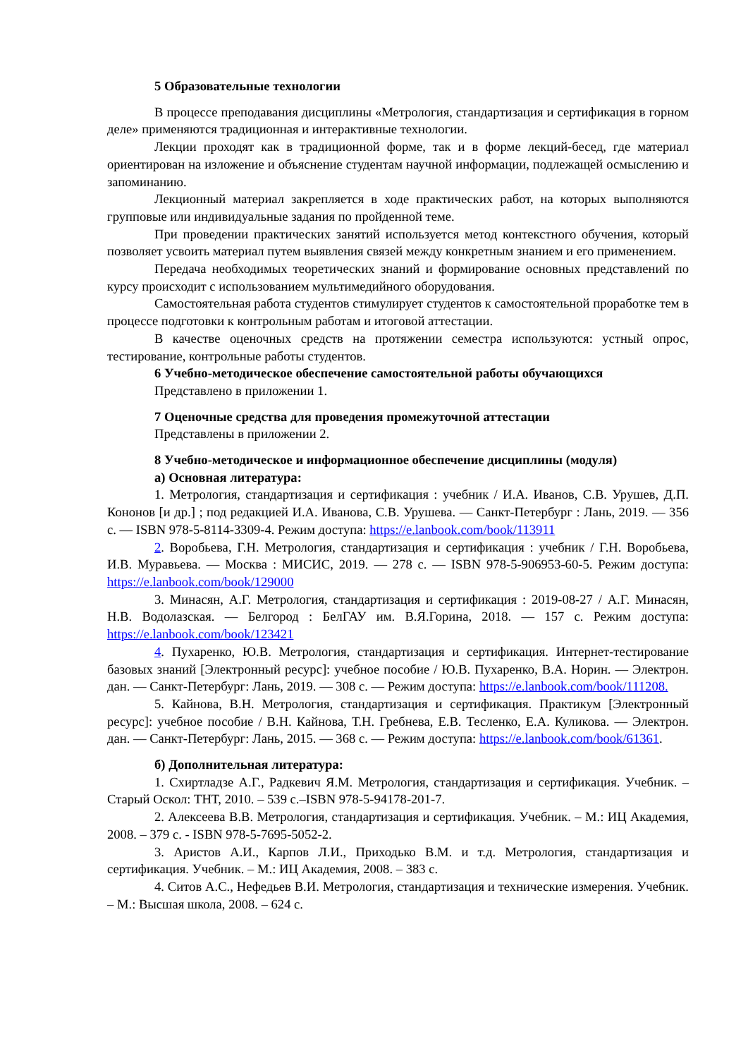5 Образовательные технологии
В процессе преподавания дисциплины «Метрология, стандартизация и сертификация в горном деле» применяются традиционная и интерактивные технологии.
Лекции проходят как в традиционной форме, так и в форме лекций-бесед, где материал ориентирован на изложение и объяснение студентам научной информации, подлежащей осмыслению и запоминанию.
Лекционный материал закрепляется в ходе практических работ, на которых выполняются групповые или индивидуальные задания по пройденной теме.
При проведении практических занятий используется метод контекстного обучения, который позволяет усвоить материал путем выявления связей между конкретным знанием и его применением.
Передача необходимых теоретических знаний и формирование основных представлений по курсу происходит с использованием мультимедийного оборудования.
Самостоятельная работа студентов стимулирует студентов к самостоятельной проработке тем в процессе подготовки к контрольным работам и итоговой аттестации.
В качестве оценочных средств на протяжении семестра используются: устный опрос, тестирование, контрольные работы студентов.
6 Учебно-методическое обеспечение самостоятельной работы обучающихся
Представлено в приложении 1.
7 Оценочные средства для проведения промежуточной аттестации
Представлены в приложении 2.
8 Учебно-методическое и информационное обеспечение дисциплины (модуля)
а) Основная литература:
1. Метрология, стандартизация и сертификация : учебник / И.А. Иванов, С.В. Урушев, Д.П. Кононов [и др.] ; под редакцией И.А. Иванова, С.В. Урушева. — Санкт-Петербург : Лань, 2019. — 356 с. — ISBN 978-5-8114-3309-4. Режим доступа: https://e.lanbook.com/book/113911
2. Воробьева, Г.Н. Метрология, стандартизация и сертификация : учебник / Г.Н. Воробьева, И.В. Муравьева. — Москва : МИСИС, 2019. — 278 с. — ISBN 978-5-906953-60-5. Режим доступа: https://e.lanbook.com/book/129000
3. Минасян, А.Г. Метрология, стандартизация и сертификация : 2019-08-27 / А.Г. Минасян, Н.В. Водолазская. — Белгород : БелГАУ им. В.Я.Горина, 2018. — 157 с. Режим доступа: https://e.lanbook.com/book/123421
4. Пухаренко, Ю.В. Метрология, стандартизация и сертификация. Интернет-тестирование базовых знаний [Электронный ресурс]: учебное пособие / Ю.В. Пухаренко, В.А. Норин. — Электрон. дан. — Санкт-Петербург: Лань, 2019. — 308 с. — Режим доступа: https://e.lanbook.com/book/111208.
5. Кайнова, В.Н. Метрология, стандартизация и сертификация. Практикум [Электронный ресурс]: учебное пособие / В.Н. Кайнова, Т.Н. Гребнева, Е.В. Тесленко, Е.А. Куликова. — Электрон. дан. — Санкт-Петербург: Лань, 2015. — 368 с. — Режим доступа: https://e.lanbook.com/book/61361.
б) Дополнительная литература:
1. Схиртладзе А.Г., Радкевич Я.М. Метрология, стандартизация и сертификация. Учебник. – Старый Оскол: ТНТ, 2010. – 539 с.–ISBN 978-5-94178-201-7.
2. Алексеева В.В. Метрология, стандартизация и сертификация. Учебник. – М.: ИЦ Академия, 2008. – 379 с. - ISBN 978-5-7695-5052-2.
3. Аристов А.И., Карпов Л.И., Приходько В.М. и т.д. Метрология, стандартизация и сертификация. Учебник. – М.: ИЦ Академия, 2008. – 383 с.
4. Ситов А.С., Нефедьев В.И. Метрология, стандартизация и технические измерения. Учебник. – М.: Высшая школа, 2008. – 624 с.